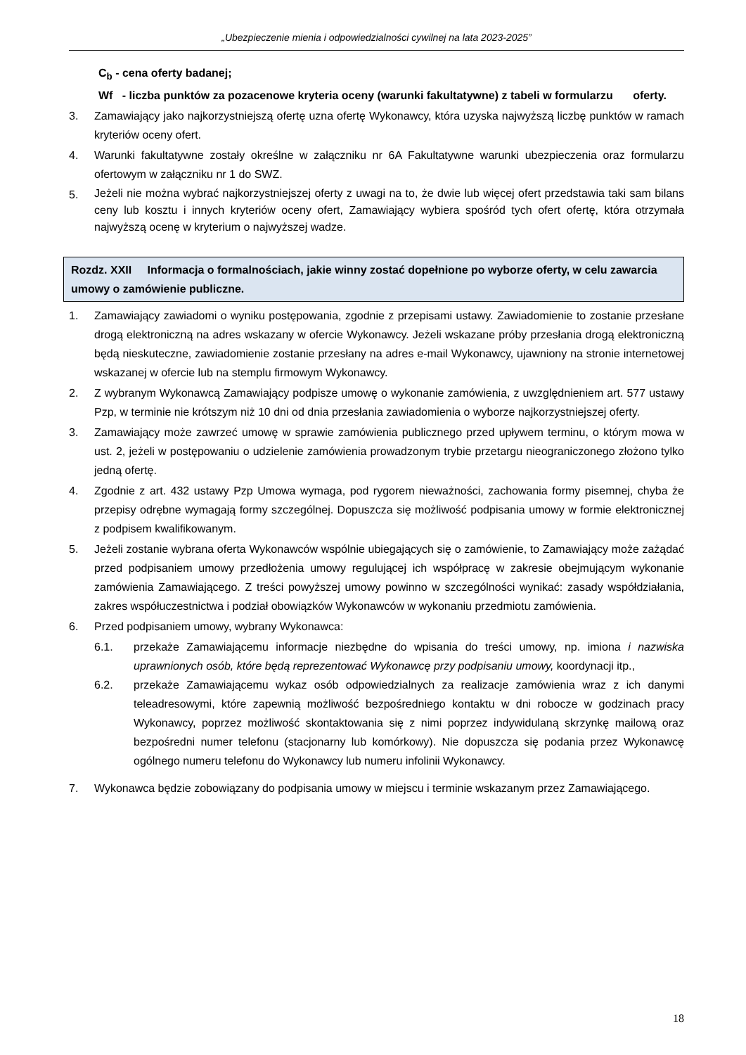„Ubezpieczenie mienia i odpowiedzialności cywilnej na lata 2023-2025”
C<sub>b</sub> - cena oferty badanej;
Wf - liczba punktów za pozacenowe kryteria oceny (warunki fakultatywne) z tabeli w formularzu oferty.
3. Zamawiający jako najkorzystniejszą ofertę uzna ofertę Wykonawcy, która uzyska najwyższą liczbę punktów w ramach kryteriów oceny ofert.
4. Warunki fakultatywne zostały określne w załączniku nr 6A Fakultatywne warunki ubezpieczenia oraz formularzu ofertowym w załączniku nr 1 do SWZ.
5. Jeżeli nie można wybrać najkorzystniejszej oferty z uwagi na to, że dwie lub więcej ofert przedstawia taki sam bilans ceny lub kosztu i innych kryteriów oceny ofert, Zamawiający wybiera spośród tych ofert ofertę, która otrzymała najwyższą ocenę w kryterium o najwyższej wadze.
Rozdz. XXII Informacja o formalnościach, jakie winny zostać dopełnione po wyborze oferty, w celu zawarcia umowy o zamówienie publiczne.
1. Zamawiający zawiadomi o wyniku postępowania, zgodnie z przepisami ustawy. Zawiadomienie to zostanie przesłane drogą elektroniczną na adres wskazany w ofercie Wykonawcy. Jeżeli wskazane próby przesłania drogą elektroniczną będą nieskuteczne, zawiadomienie zostanie przesłany na adres e-mail Wykonawcy, ujawniony na stronie internetowej wskazanej w ofercie lub na stemplu firmowym Wykonawcy.
2. Z wybranym Wykonawcą Zamawiający podpisze umowę o wykonanie zamówienia, z uwzględnieniem art. 577 ustawy Pzp, w terminie nie krótszym niż 10 dni od dnia przesłania zawiadomienia o wyborze najkorzystniejszej oferty.
3. Zamawiający może zawrzeć umowę w sprawie zamówienia publicznego przed upływem terminu, o którym mowa w ust. 2, jeżeli w postępowaniu o udzielenie zamówienia prowadzonym trybie przetargu nieograniczonego złożono tylko jedną ofertę.
4. Zgodnie z art. 432 ustawy Pzp Umowa wymaga, pod rygorem nieważności, zachowania formy pisemnej, chyba że przepisy odrębne wymagają formy szczególnej. Dopuszcza się możliwość podpisania umowy w formie elektronicznej z podpisem kwalifikowanym.
5. Jeżeli zostanie wybrana oferta Wykonawców wspólnie ubiegających się o zamówienie, to Zamawiający może zażądać przed podpisaniem umowy przedłożenia umowy regulującej ich współpracę w zakresie obejmującym wykonanie zamówienia Zamawiającego. Z treści powyższej umowy powinno w szczególności wynikać: zasady współdziałania, zakres współuczestnictwa i podział obowiązków Wykonawców w wykonaniu przedmiotu zamówienia.
6. Przed podpisaniem umowy, wybrany Wykonawca:
6.1. przekaże Zamawiającemu informacje niezbędne do wpisania do treści umowy, np. imiona i nazwiska uprawnionych osób, które będą reprezentować Wykonawcę przy podpisaniu umowy, koordynacji itp.,
6.2. przekaże Zamawiającemu wykaz osób odpowiedzialnych za realizacje zamówienia wraz z ich danymi teleadresowymi, które zapewnią możliwość bezpośredniego kontaktu w dni robocze w godzinach pracy Wykonawcy, poprzez możliwość skontaktowania się z nimi poprzez indywidulaną skrzynkę mailową oraz bezpośredni numer telefonu (stacjonarny lub komórkowy). Nie dopuszcza się podania przez Wykonawcę ogólnego numeru telefonu do Wykonawcy lub numeru infolinii Wykonawcy.
7. Wykonawca będzie zobowiązany do podpisania umowy w miejscu i terminie wskazanym przez Zamawiającego.
18